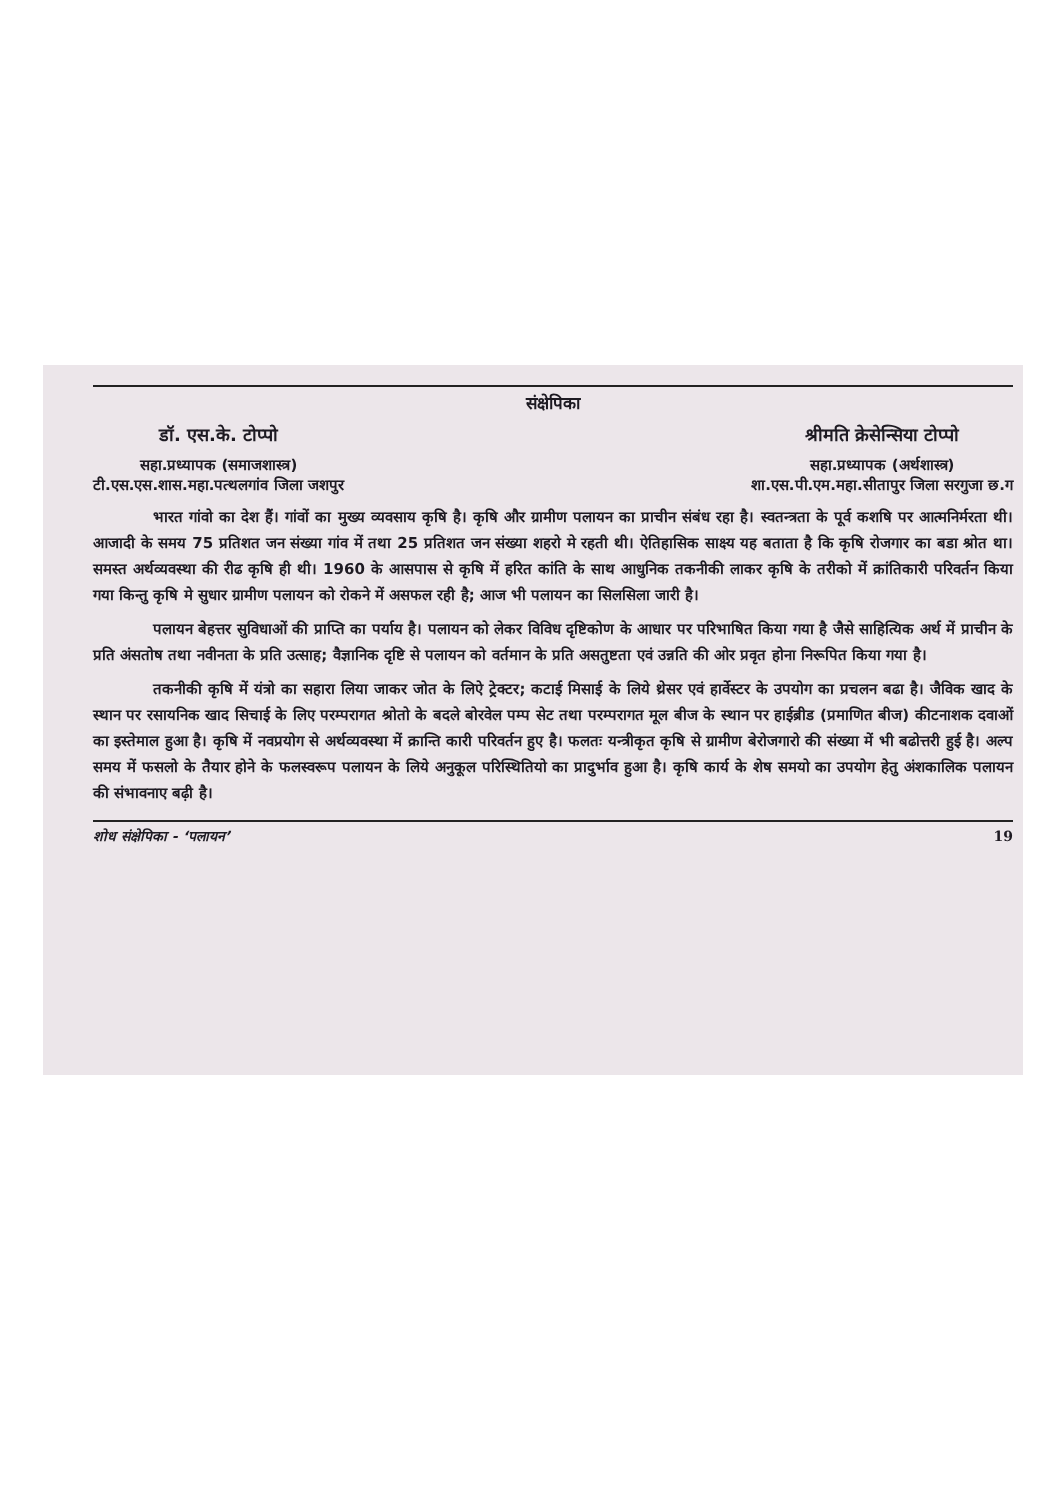संक्षेपिका
डॉ. एस.के. टोप्पो
सहा.प्रध्यापक (समाजशास्त्र)
टी.एस.एस.शास.महा.पत्थलगांव जिला जशपुर
श्रीमति क्रेसेन्सिया टोप्पो
सहा.प्रध्यापक (अर्थशास्त्र)
शा.एस.पी.एम.महा.सीतापुर जिला सरगुजा छ.ग
भारत गांवो का देश हैं। गांवों का मुख्य व्यवसाय कृषि है। कृषि और ग्रामीण पलायन का प्राचीन संबंध रहा है। स्वतन्त्रता के पूर्व कशषि पर आत्मनिर्मरता थी। आजादी के समय 75 प्रतिशत जन संख्या गांव में तथा 25 प्रतिशत जन संख्या शहरो मे रहती थी। ऐतिहासिक साक्ष्य यह बताता है कि कृषि रोजगार का बडा श्रोत था। समस्त अर्थव्यवस्था की रीढ कृषि ही थी। 1960 के आसपास से कृषि में हरित कांति के साथ आधुनिक तकनीकी लाकर कृषि के तरीको में क्रांतिकारी परिवर्तन किया गया किन्तु कृषि मे सुधार ग्रामीण पलायन को रोकने में असफल रही है; आज भी पलायन का सिलसिला जारी है।
पलायन बेहत्तर सुविधाओं की प्राप्ति का पर्याय है। पलायन को लेकर विविध दृष्टिकोण के आधार पर परिभाषित किया गया है जैसे साहित्यिक अर्थ में प्राचीन के प्रति अंसतोष तथा नवीनता के प्रति उत्साह; वैज्ञानिक दृष्टि से पलायन को वर्तमान के प्रति असतुष्टता एवं उन्नति की ओर प्रवृत होना निरूपित किया गया है।
तकनीकी कृषि में यंत्रो का सहारा लिया जाकर जोत के लिऐ ट्रेक्टर; कटाई मिसाई के लिये थ्रेसर एवं हार्वेस्टर के उपयोग का प्रचलन बढा है। जैविक खाद के स्थान पर रसायनिक खाद सिचाई के लिए परम्परागत श्रोतो के बदले बोरवेल पम्प सेट तथा परम्परागत मूल बीज के स्थान पर हाईब्रीड (प्रमाणित बीज) कीटनाशक दवाओं का इस्तेमाल हुआ है। कृषि में नवप्रयोग से अर्थव्यवस्था में क्रान्ति कारी परिवर्तन हुए है। फलतः यन्त्रीकृत कृषि से ग्रामीण बेरोजगारो की संख्या में भी बढोत्तरी हुई है। अल्प समय में फसलो के तैयार होने के फलस्वरूप पलायन के लिये अनुकूल परिस्थितियो का प्रादुर्भाव हुआ है। कृषि कार्य के शेष समयो का उपयोग हेतु अंशकालिक पलायन की संभावनाए बढ़ी है।
शोध संक्षेपिका - ‘पलायन’ 19